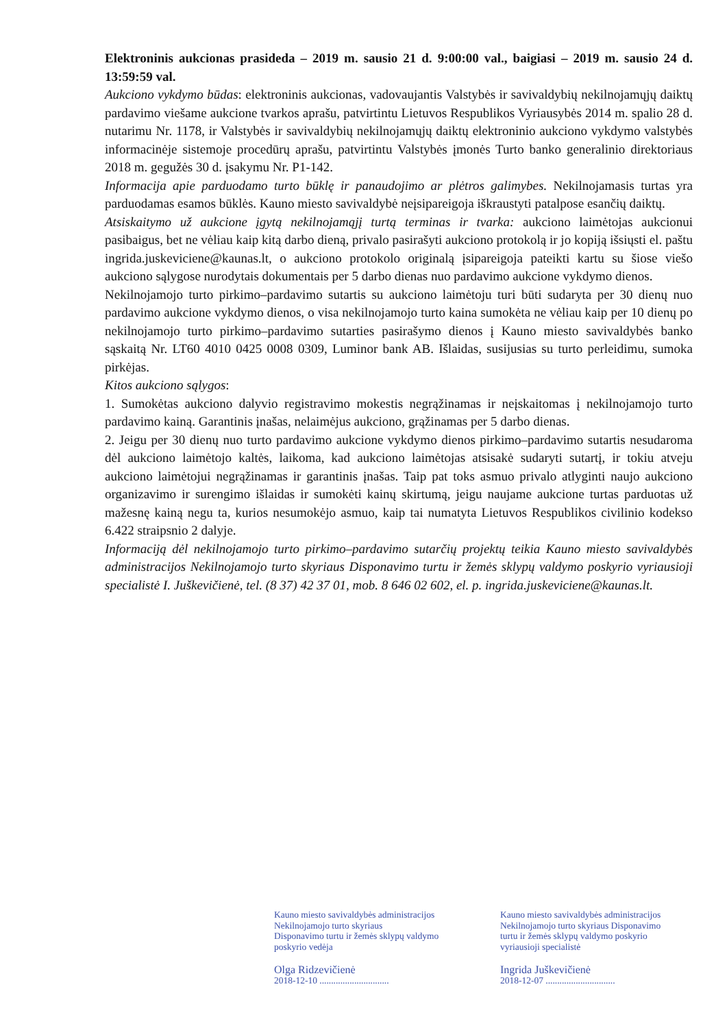Elektroninis aukcionas prasideda – 2019 m. sausio 21 d. 9:00:00 val., baigiasi – 2019 m. sausio 24 d. 13:59:59 val.
Aukciono vykdymo būdas: elektroninis aukcionas, vadovaujantis Valstybės ir savivaldybių nekilnojamųjų daiktų pardavimo viešame aukcione tvarkos aprašu, patvirtintu Lietuvos Respublikos Vyriausybės 2014 m. spalio 28 d. nutarimu Nr. 1178, ir Valstybės ir savivaldybių nekilnojamųjų daiktų elektroninio aukciono vykdymo valstybės informacinėje sistemoje procedūrų aprašu, patvirtintu Valstybės įmonės Turto banko generalinio direktoriaus 2018 m. gegužės 30 d. įsakymu Nr. P1-142.
Informacija apie parduodamo turto būklę ir panaudojimo ar plėtros galimybes. Nekilnojamasis turtas yra parduodamas esamos būklės. Kauno miesto savivaldybė neįsipareigoja iškraustyti patalpose esančių daiktų.
Atsiskaitymo už aukcione įgytą nekilnojamąjį turtą terminas ir tvarka: aukciono laimėtojas aukcionui pasibaigus, bet ne vėliau kaip kitą darbo dieną, privalo pasirašyti aukciono protokolą ir jo kopiją išsiųsti el. paštu ingrida.juskeviciene@kaunas.lt, o aukciono protokolo originalą įsipareigoja pateikti kartu su šiose viešo aukciono sąlygose nurodytais dokumentais per 5 darbo dienas nuo pardavimo aukcione vykdymo dienos.
Nekilnojamojo turto pirkimo–pardavimo sutartis su aukciono laimėtoju turi būti sudaryta per 30 dienų nuo pardavimo aukcione vykdymo dienos, o visa nekilnojamojo turto kaina sumokėta ne vėliau kaip per 10 dienų po nekilnojamojo turto pirkimo–pardavimo sutarties pasirašymo dienos į Kauno miesto savivaldybės banko sąskaitą Nr. LT60 4010 0425 0008 0309, Luminor bank AB. Išlaidas, susijusias su turto perleidimu, sumoka pirkėjas.
Kitos aukciono sąlygos:
1. Sumokėtas aukciono dalyvio registravimo mokestis negrąžinamas ir neįskaitomas į nekilnojamojo turto pardavimo kainą. Garantinis įnašas, nelaimėjus aukciono, grąžinamas per 5 darbo dienas.
2. Jeigu per 30 dienų nuo turto pardavimo aukcione vykdymo dienos pirkimo–pardavimo sutartis nesudaroma dėl aukciono laimėtojo kaltės, laikoma, kad aukciono laimėtojas atsisakė sudaryti sutartį, ir tokiu atveju aukciono laimėtojui negrąžinamas ir garantinis įnašas. Taip pat toks asmuo privalo atlyginti naujo aukciono organizavimo ir surengimo išlaidas ir sumokėti kainų skirtumą, jeigu naujame aukcione turtas parduotas už mažesnę kainą negu ta, kurios nesumokėjo asmuo, kaip tai numatyta Lietuvos Respublikos civilinio kodekso 6.422 straipsnio 2 dalyje.
Informaciją dėl nekilnojamojo turto pirkimo–pardavimo sutarčių projektų teikia Kauno miesto savivaldybės administracijos Nekilnojamojo turto skyriaus Disponavimo turtu ir žemės sklypų valdymo poskyrio vyriausioji specialistė I. Juškevičienė, tel. (8 37) 42 37 01, mob. 8 646 02 602, el. p. ingrida.juskeviciene@kaunas.lt.
Kauno miesto savivaldybės administracijos
Nekilnojamojo turto skyriaus
Disponavimo turtu ir žemės sklypų valdymo
poskyrio vedėja
Olga Ridzevičienė
2018-12-10 ..............................
Kauno miesto savivaldybės administracijos
Nekilnojamojo turto skyriaus Disponavimo
turtu ir žemės sklypų valdymo poskyrio
vyriausioji specialistė
Ingrida Juškevičienė
2018-12-07 ..............................